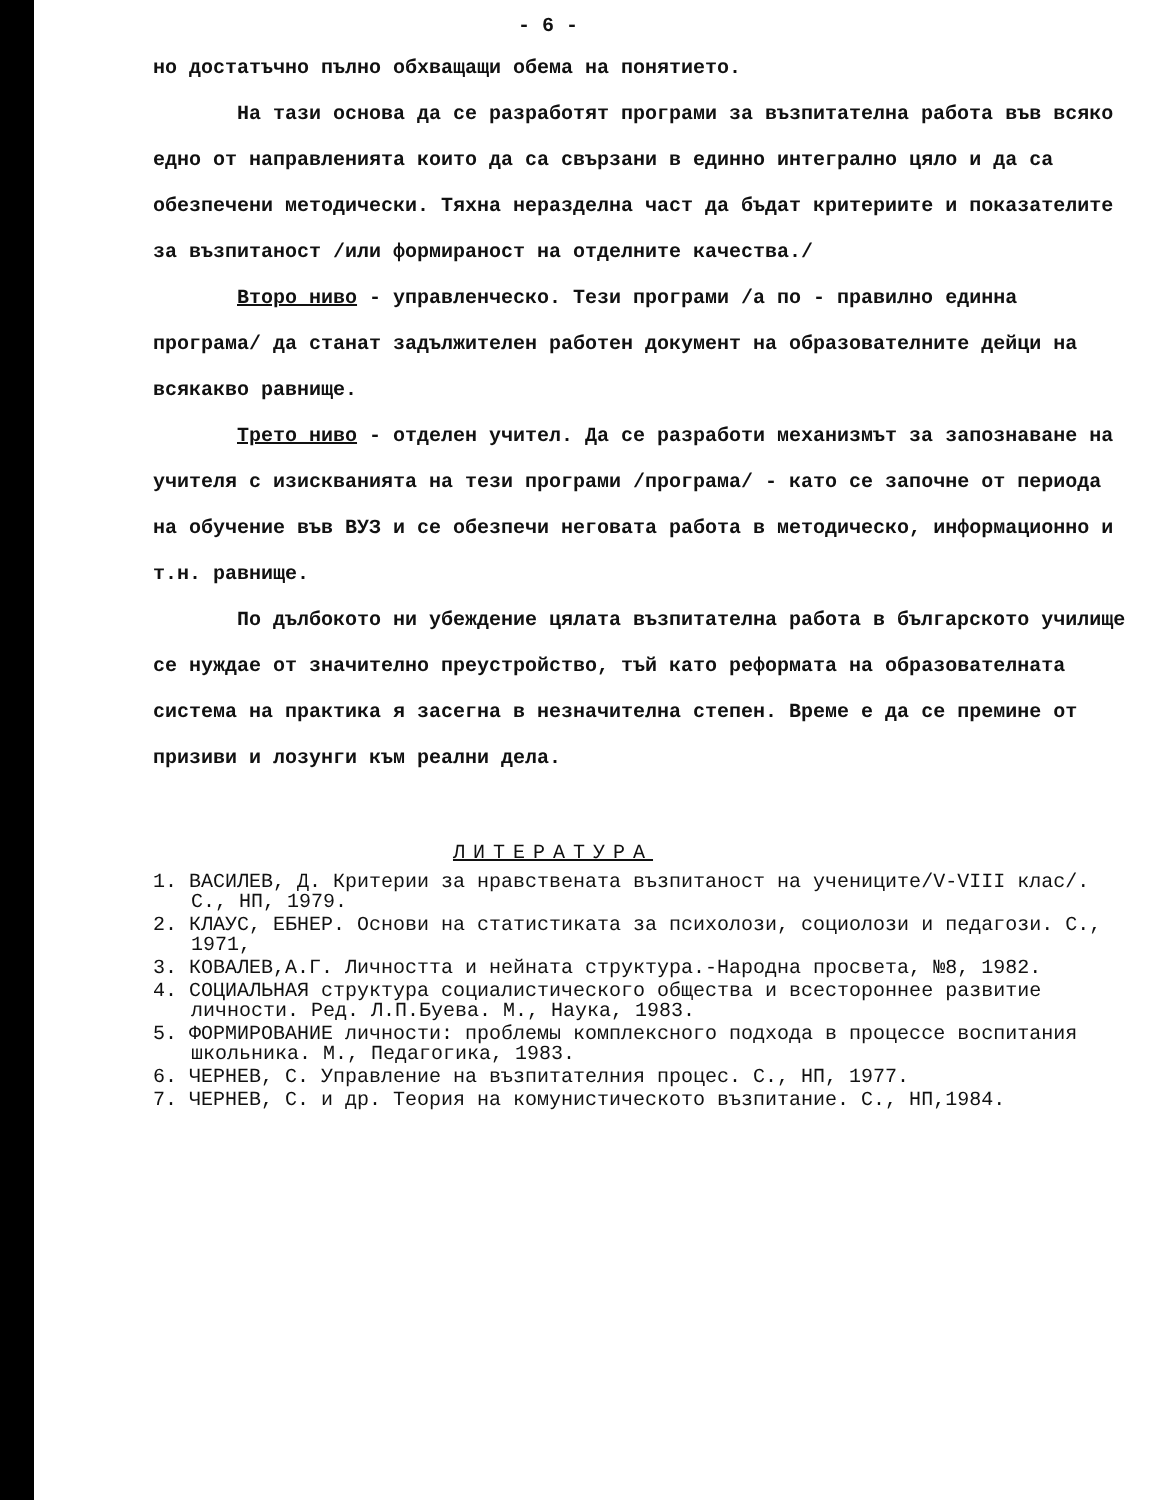- 6 -
но достатъчно пълно обхващащи обема на понятието.
На тази основа да се разработят програми за възпитателна работа във всяко едно от направленията които да са свързани в единно интегрално цяло и да са обезпечени методически. Тяхна неразделна част да бъдат критериите и показателите за възпитаност /или формираност на отделните качества./
Второ ниво - управленческо. Тези програми /а по - правилно единна програма/ да станат задължителен работен документ на образователните дейци на всякакво равнище.
Трето ниво - отделен учител. Да се разработи механизмът за запознаване на учителя с изискванията на тези програми /програма/ - като се започне от периода на обучение във ВУЗ и се обезпечи неговата работа в методическо, информационно и т.н. равнище.
По дълбокото ни убеждение цялата възпитателна работа в българското училище се нуждае от значително преустройство, тъй като реформата на образователната система на практика я засегна в незначителна степен. Време е да се премине от призиви и лозунги към реални дела.
ЛИТЕРАТУРА
1. ВАСИЛЕВ, Д. Критерии за нравствената възпитаност на учениците/V-VIII клас/. С., НП, 1979.
2. КЛАУС, ЕБНЕР. Основи на статистиката за психолози, социолози и педагози. С., 1971,
3. КОВАЛЕВ,А.Г. Личността и нейната структура.-Народна просвета, №8, 1982.
4. СОЦИАЛЬНАЯ структура социалистического общества и всестороннее развитие личности. Ред. Л.П.Буева. М., Наука, 1983.
5. ФОРМИРОВАНИЕ личности: проблемы комплексного подхода в процессе воспитания школьника. М., Педагогика, 1983.
6. ЧЕРНЕВ, С. Управление на възпитателния процес. С., НП, 1977.
7. ЧЕРНЕВ, С. и др. Теория на комунистическото възпитание. С., НП,1984.